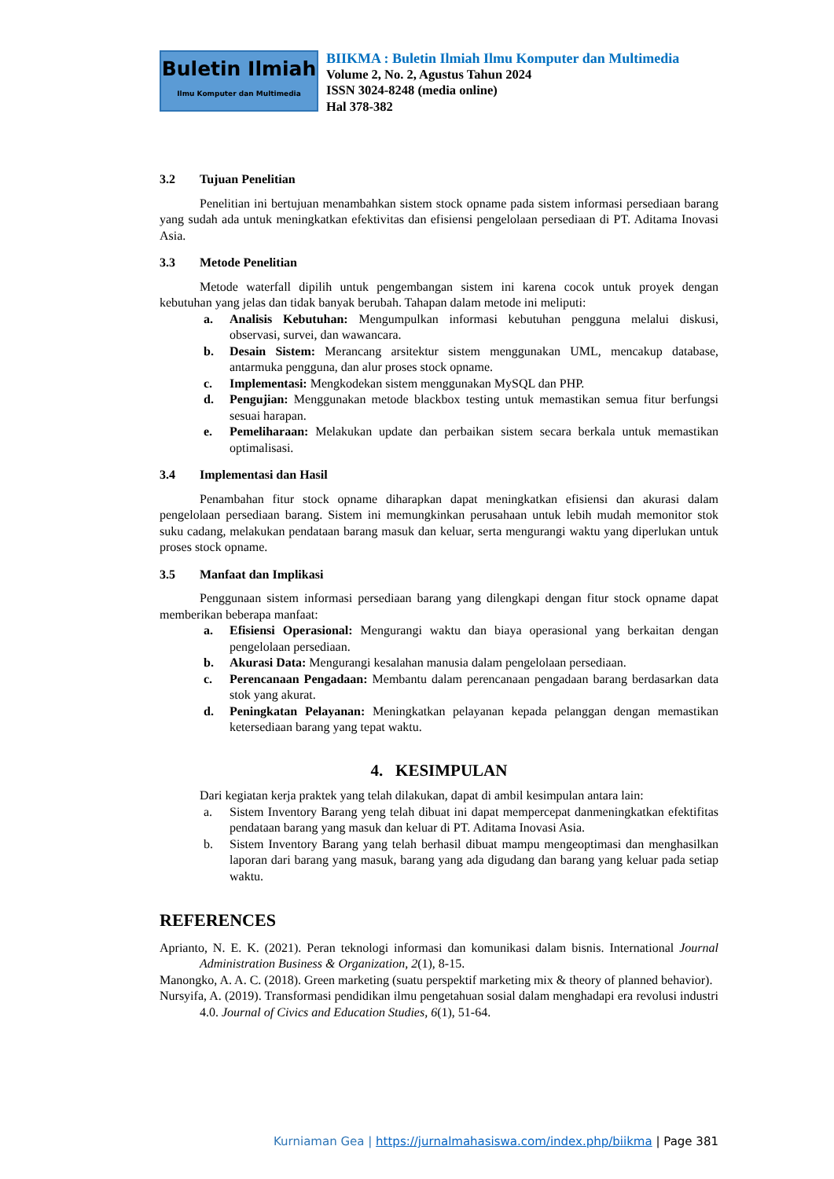Buletin Ilmiah
Ilmu Komputer dan Multimedia
BIIKMA : Buletin Ilmiah Ilmu Komputer dan Multimedia
Volume 2, No. 2, Agustus Tahun 2024
ISSN 3024-8248 (media online)
Hal 378-382
3.2 Tujuan Penelitian
Penelitian ini bertujuan menambahkan sistem stock opname pada sistem informasi persediaan barang yang sudah ada untuk meningkatkan efektivitas dan efisiensi pengelolaan persediaan di PT. Aditama Inovasi Asia.
3.3 Metode Penelitian
Metode waterfall dipilih untuk pengembangan sistem ini karena cocok untuk proyek dengan kebutuhan yang jelas dan tidak banyak berubah. Tahapan dalam metode ini meliputi:
a. Analisis Kebutuhan: Mengumpulkan informasi kebutuhan pengguna melalui diskusi, observasi, survei, dan wawancara.
b. Desain Sistem: Merancang arsitektur sistem menggunakan UML, mencakup database, antarmuka pengguna, dan alur proses stock opname.
c. Implementasi: Mengkodekan sistem menggunakan MySQL dan PHP.
d. Pengujian: Menggunakan metode blackbox testing untuk memastikan semua fitur berfungsi sesuai harapan.
e. Pemeliharaan: Melakukan update dan perbaikan sistem secara berkala untuk memastikan optimalisasi.
3.4 Implementasi dan Hasil
Penambahan fitur stock opname diharapkan dapat meningkatkan efisiensi dan akurasi dalam pengelolaan persediaan barang. Sistem ini memungkinkan perusahaan untuk lebih mudah memonitor stok suku cadang, melakukan pendataan barang masuk dan keluar, serta mengurangi waktu yang diperlukan untuk proses stock opname.
3.5 Manfaat dan Implikasi
Penggunaan sistem informasi persediaan barang yang dilengkapi dengan fitur stock opname dapat memberikan beberapa manfaat:
a. Efisiensi Operasional: Mengurangi waktu dan biaya operasional yang berkaitan dengan pengelolaan persediaan.
b. Akurasi Data: Mengurangi kesalahan manusia dalam pengelolaan persediaan.
c. Perencanaan Pengadaan: Membantu dalam perencanaan pengadaan barang berdasarkan data stok yang akurat.
d. Peningkatan Pelayanan: Meningkatkan pelayanan kepada pelanggan dengan memastikan ketersediaan barang yang tepat waktu.
4. KESIMPULAN
Dari kegiatan kerja praktek yang telah dilakukan, dapat di ambil kesimpulan antara lain:
a. Sistem Inventory Barang yeng telah dibuat ini dapat mempercepat danmeningkatkan efektifitas pendataan barang yang masuk dan keluar di PT. Aditama Inovasi Asia.
b. Sistem Inventory Barang yang telah berhasil dibuat mampu mengeoptimasi dan menghasilkan laporan dari barang yang masuk, barang yang ada digudang dan barang yang keluar pada setiap waktu.
REFERENCES
Aprianto, N. E. K. (2021). Peran teknologi informasi dan komunikasi dalam bisnis. International Journal Administration Business & Organization, 2(1), 8-15.
Manongko, A. A. C. (2018). Green marketing (suatu perspektif marketing mix & theory of planned behavior).
Nursyifa, A. (2019). Transformasi pendidikan ilmu pengetahuan sosial dalam menghadapi era revolusi industri 4.0. Journal of Civics and Education Studies, 6(1), 51-64.
Kurniaman Gea | https://jurnalmahasiswa.com/index.php/biikma | Page 381